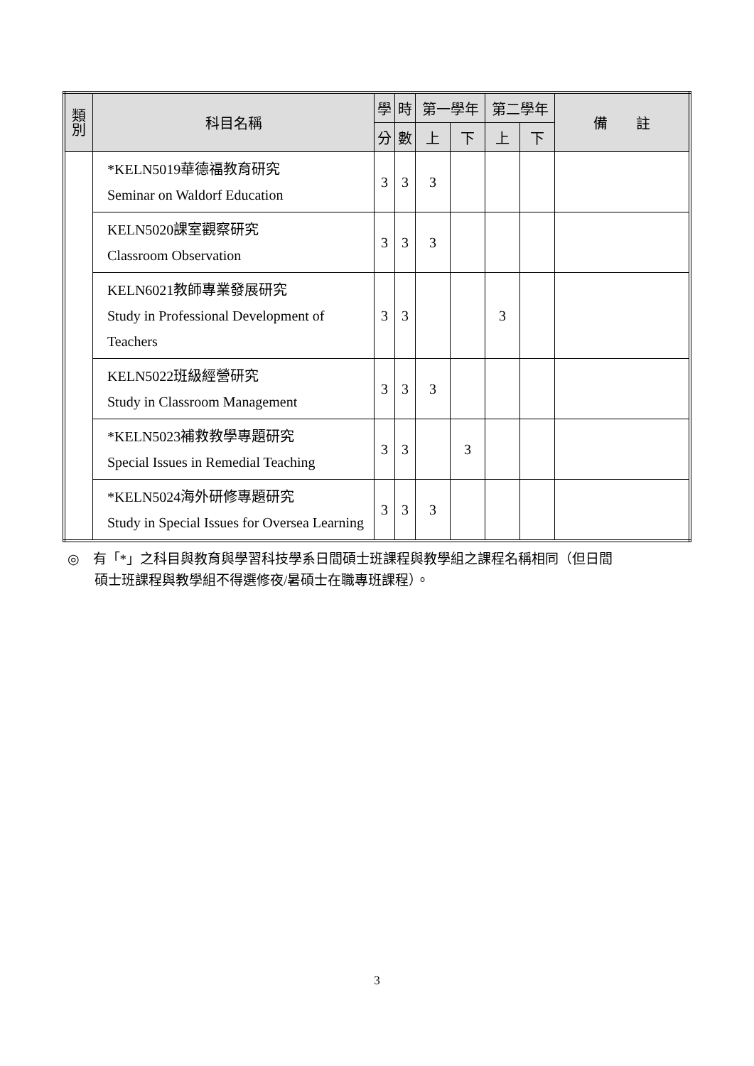| 類 別 | 科目名稱 | 學 | 時 | 第一學年 | | 第二學年 | | 備 註 |
| --- | --- | --- | --- | --- | --- | --- | --- | --- |
| | | 分 | 數 | 上 | 下 | 上 | 下 | |
| | *KELN5019華德福教育研究 Seminar on Waldorf Education | 3 | 3 | 3 | | | | |
| | KELN5020課室觀察研究 Classroom Observation | 3 | 3 | 3 | | | | |
| | KELN6021教師專業發展研究 Study in Professional Development of Teachers | 3 | 3 | | | 3 | | |
| | KELN5022班級經營研究 Study in Classroom Management | 3 | 3 | 3 | | | | |
| | *KELN5023補救教學專題研究 Special Issues in Remedial Teaching | 3 | 3 | | 3 | | | |
| | *KELN5024海外研修專題研究 Study in Special Issues for Oversea Learning | 3 | 3 | 3 | | | | |
◎　有「*」之科目與教育與學習科技學系日間碩士班課程與教學組之課程名稱相同（但日間
　　碩士班課程與教學組不得選修夜/暑碩士在職專班課程）。
3